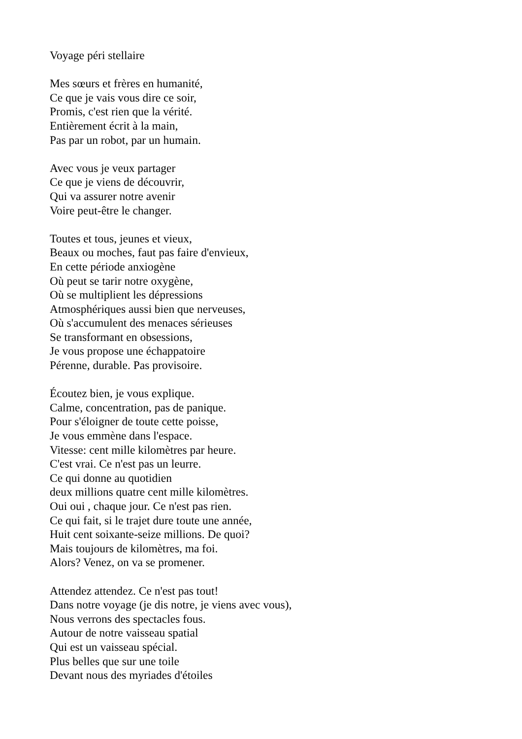Voyage péri stellaire
Mes sœurs et frères en humanité,
Ce que je vais vous dire ce soir,
Promis, c'est rien que la vérité.
Entièrement écrit à la main,
Pas par un robot, par un humain.
Avec vous je veux partager
Ce que je viens de découvrir,
Qui va assurer notre avenir
Voire peut-être le changer.
Toutes et tous, jeunes et vieux,
Beaux ou moches, faut pas faire d'envieux,
En cette période anxiogène
Où peut se tarir notre oxygène,
Où se multiplient les dépressions
Atmosphériques aussi bien que nerveuses,
Où s'accumulent des menaces sérieuses
Se transformant en obsessions,
Je vous propose une échappatoire
Pérenne, durable. Pas provisoire.
Écoutez bien, je vous explique.
Calme, concentration, pas de panique.
Pour s'éloigner de toute cette poisse,
Je vous emmène dans l'espace.
Vitesse: cent mille kilomètres par heure.
C'est vrai. Ce n'est pas un leurre.
Ce qui donne au quotidien
deux millions quatre cent mille kilomètres.
Oui oui , chaque jour. Ce n'est pas rien.
Ce qui fait, si le trajet dure toute une année,
Huit cent soixante-seize millions. De quoi?
Mais toujours de kilomètres, ma foi.
Alors? Venez, on va se promener.
Attendez attendez. Ce n'est pas tout!
Dans notre voyage (je dis notre, je viens avec vous),
Nous verrons des spectacles fous.
Autour de notre vaisseau spatial
Qui est un vaisseau spécial.
Plus belles que sur une toile
Devant nous des myriades d'étoiles